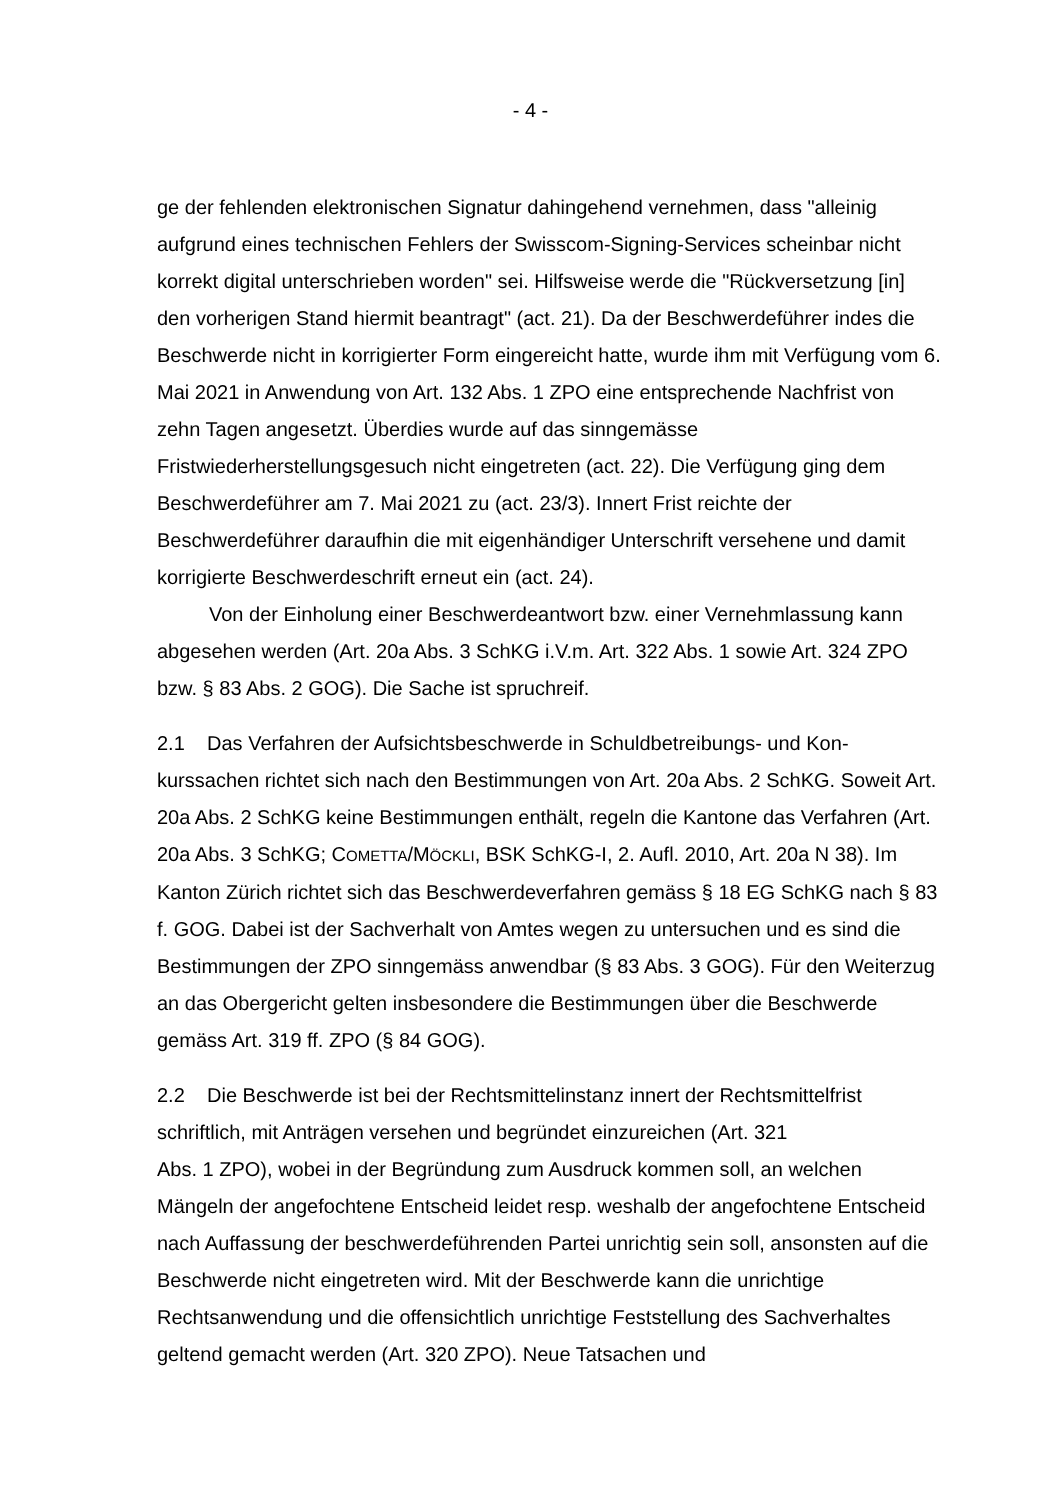- 4 -
ge der fehlenden elektronischen Signatur dahingehend vernehmen, dass "alleinig aufgrund eines technischen Fehlers der Swisscom-Signing-Services scheinbar nicht korrekt digital unterschrieben worden" sei. Hilfsweise werde die "Rückver­setzung [in] den vorherigen Stand hiermit beantragt" (act. 21). Da der Beschwer­deführer indes die Beschwerde nicht in korrigierter Form eingereicht hatte, wurde ihm mit Verfügung vom 6. Mai 2021 in Anwendung von Art. 132 Abs. 1 ZPO eine entsprechende Nachfrist von zehn Tagen angesetzt. Überdies wurde auf das sinngemässe Fristwiederherstellungsgesuch nicht eingetreten (act. 22). Die Ver­fügung ging dem Beschwerdeführer am 7. Mai 2021 zu (act. 23/3). Innert Frist reichte der Beschwerdeführer daraufhin die mit eigenhändiger Unterschrift verse­hene und damit korrigierte Beschwerdeschrift erneut ein (act. 24).
Von der Einholung einer Beschwerdeantwort bzw. einer Vernehmlassung kann abgesehen werden (Art. 20a Abs. 3 SchKG i.V.m. Art. 322 Abs. 1 sowie Art. 324 ZPO bzw. § 83 Abs. 2 GOG). Die Sache ist spruchreif.
2.1 Das Verfahren der Aufsichtsbeschwerde in Schuldbetreibungs- und Kon­kurssachen richtet sich nach den Bestimmungen von Art. 20a Abs. 2 SchKG. So­weit Art. 20a Abs. 2 SchKG keine Bestimmungen enthält, regeln die Kantone das Verfahren (Art. 20a Abs. 3 SchKG; COMETTA/MÖCKLI, BSK SchKG-I, 2. Aufl. 2010, Art. 20a N 38). Im Kanton Zürich richtet sich das Beschwerdeverfahren gemäss § 18 EG SchKG nach § 83 f. GOG. Dabei ist der Sachverhalt von Amtes wegen zu untersuchen und es sind die Bestimmungen der ZPO sinngemäss anwendbar (§ 83 Abs. 3 GOG). Für den Weiterzug an das Obergericht gelten insbesondere die Bestimmungen über die Beschwerde gemäss Art. 319 ff. ZPO (§ 84 GOG).
2.2 Die Beschwerde ist bei der Rechtsmittelinstanz innert der Rechtsmittelfrist schriftlich, mit Anträgen versehen und begründet einzureichen (Art. 321
Abs. 1 ZPO), wobei in der Begründung zum Ausdruck kommen soll, an welchen Mängeln der angefochtene Entscheid leidet resp. weshalb der angefochtene Ent­scheid nach Auffassung der beschwerdeführenden Partei unrichtig sein soll, an­sonsten auf die Beschwerde nicht eingetreten wird. Mit der Beschwerde kann die unrichtige Rechtsanwendung und die offensichtlich unrichtige Feststellung des Sachverhaltes geltend gemacht werden (Art. 320 ZPO). Neue Tatsachen und